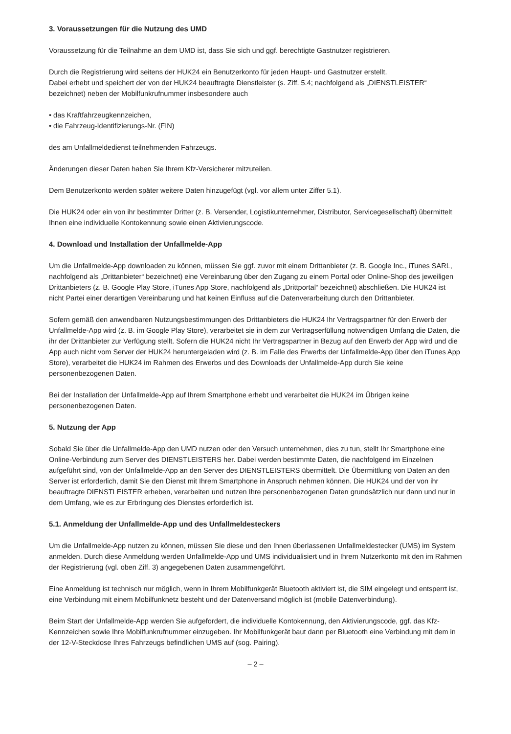3. Voraussetzungen für die Nutzung des UMD
Voraussetzung für die Teilnahme an dem UMD ist, dass Sie sich und ggf. berechtigte Gastnutzer registrieren.
Durch die Registrierung wird seitens der HUK24 ein Benutzerkonto für jeden Haupt- und Gastnutzer erstellt.
Dabei erhebt und speichert der von der HUK24 beauftragte Dienstleister (s. Ziff. 5.4; nachfolgend als „DIENSTLEISTER“ bezeichnet) neben der Mobilfunkrufnummer insbesondere auch
• das Kraftfahrzeugkennzeichen,
• die Fahrzeug-Identifizierungs-Nr. (FIN)
des am Unfallmeldedienst teilnehmenden Fahrzeugs.
Änderungen dieser Daten haben Sie Ihrem Kfz-Versicherer mitzuteilen.
Dem Benutzerkonto werden später weitere Daten hinzugefügt (vgl. vor allem unter Ziffer 5.1).
Die HUK24 oder ein von ihr bestimmter Dritter (z. B. Versender, Logistikunternehmer, Distributor, Servicegesellschaft) übermittelt Ihnen eine individuelle Kontokennung sowie einen Aktivierungscode.
4. Download und Installation der Unfallmelde-App
Um die Unfallmelde-App downloaden zu können, müssen Sie ggf. zuvor mit einem Drittanbieter (z. B. Google Inc., iTunes SARL, nachfolgend als „Drittanbieter“ bezeichnet) eine Vereinbarung über den Zugang zu einem Portal oder Online-Shop des jeweiligen Drittanbieters (z. B. Google Play Store, iTunes App Store, nachfolgend als „Drittportal“ bezeichnet) abschließen. Die HUK24 ist nicht Partei einer derartigen Vereinbarung und hat keinen Einfluss auf die Datenverarbeitung durch den Drittanbieter.
Sofern gemäß den anwendbaren Nutzungsbestimmungen des Drittanbieters die HUK24 Ihr Vertragspartner für den Erwerb der Unfallmelde-App wird (z. B. im Google Play Store), verarbeitet sie in dem zur Vertragserfüllung notwendigen Umfang die Daten, die ihr der Drittanbieter zur Verfügung stellt. Sofern die HUK24 nicht Ihr Vertragspartner in Bezug auf den Erwerb der App wird und die App auch nicht vom Server der HUK24 heruntergeladen wird (z. B. im Falle des Erwerbs der Unfallmelde-App über den iTunes App Store), verarbeitet die HUK24 im Rahmen des Erwerbs und des Downloads der Unfallmelde-App durch Sie keine personenbezogenen Daten.
Bei der Installation der Unfallmelde-App auf Ihrem Smartphone erhebt und verarbeitet die HUK24 im Übrigen keine personenbezogenen Daten.
5. Nutzung der App
Sobald Sie über die Unfallmelde-App den UMD nutzen oder den Versuch unternehmen, dies zu tun, stellt Ihr Smartphone eine Online-Verbindung zum Server des DIENSTLEISTERS her. Dabei werden bestimmte Daten, die nachfolgend im Einzelnen aufgeführt sind, von der Unfallmelde-App an den Server des DIENSTLEISTERS übermittelt. Die Übermittlung von Daten an den Server ist erforderlich, damit Sie den Dienst mit Ihrem Smartphone in Anspruch nehmen können. Die HUK24 und der von ihr beauftragte DIENSTLEISTER erheben, verarbeiten und nutzen Ihre personenbezogenen Daten grundsätzlich nur dann und nur in dem Umfang, wie es zur Erbringung des Dienstes erforderlich ist.
5.1. Anmeldung der Unfallmelde-App und des Unfallmeldesteckers
Um die Unfallmelde-App nutzen zu können, müssen Sie diese und den Ihnen überlassenen Unfallmeldestecker (UMS) im System anmelden. Durch diese Anmeldung werden Unfallmelde-App und UMS individualisiert und in Ihrem Nutzerkonto mit den im Rahmen der Registrierung (vgl. oben Ziff. 3) angegebenen Daten zusammengeführt.
Eine Anmeldung ist technisch nur möglich, wenn in Ihrem Mobilfunkgerät Bluetooth aktiviert ist, die SIM eingelegt und entsperrt ist, eine Verbindung mit einem Mobilfunknetz besteht und der Datenversand möglich ist (mobile Datenverbindung).
Beim Start der Unfallmelde-App werden Sie aufgefordert, die individuelle Kontokennung, den Aktivierungscode, ggf. das Kfz-Kennzeichen sowie Ihre Mobilfunkrufnummer einzugeben. Ihr Mobilfunkgerät baut dann per Bluetooth eine Verbindung mit dem in der 12-V-Steckdose Ihres Fahrzeugs befindlichen UMS auf (sog. Pairing).
– 2 –